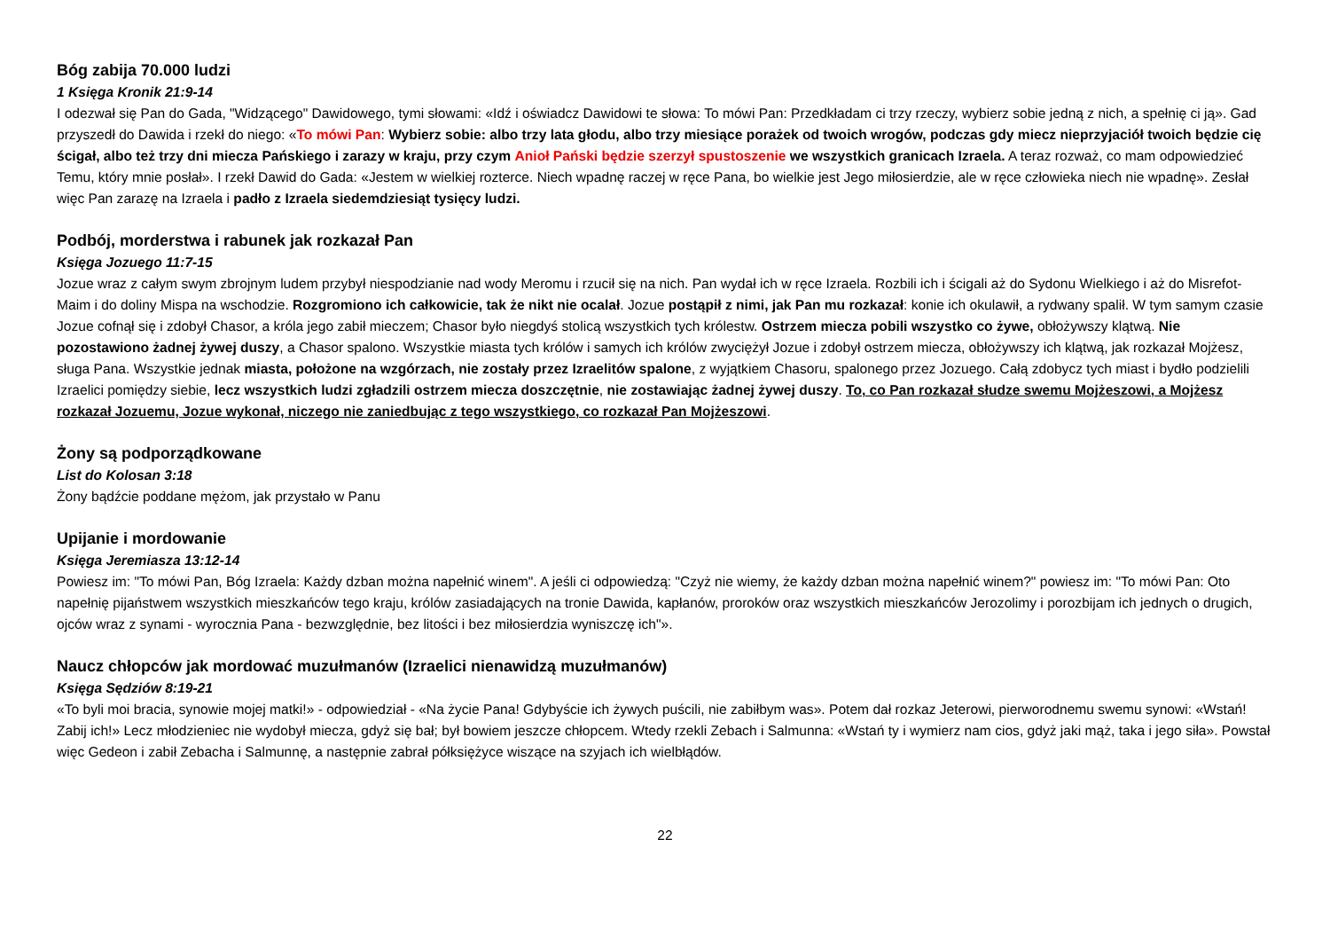Bóg zabija 70.000 ludzi
1 Księga Kronik 21:9-14
I odezwał się Pan do Gada, "Widzącego" Dawidowego, tymi słowami: «Idź i oświadcz Dawidowi te słowa: To mówi Pan: Przedkładam ci trzy rzeczy, wybierz sobie jedną z nich, a spełnię ci ją». Gad przyszedł do Dawida i rzekł do niego: «To mówi Pan: Wybierz sobie: albo trzy lata głodu, albo trzy miesiące porażek od twoich wrogów, podczas gdy miecz nieprzyjaciół twoich będzie cię ścigał, albo też trzy dni miecza Pańskiego i zarazy w kraju, przy czym Anioł Pański będzie szerzył spustoszenie we wszystkich granicach Izraela. A teraz rozważ, co mam odpowiedzieć Temu, który mnie posłał». I rzekł Dawid do Gada: «Jestem w wielkiej rozterce. Niech wpadnę raczej w ręce Pana, bo wielkie jest Jego miłosierdzie, ale w ręce człowieka niech nie wpadnę». Zesłał więc Pan zarazę na Izraela i padło z Izraela siedemdziesiąt tysięcy ludzi.
Podbój, morderstwa i rabunek jak rozkazał Pan
Księga Jozuego 11:7-15
Jozue wraz z całym swym zbrojnym ludem przybył niespodzianie nad wody Meromu i rzucił się na nich. Pan wydał ich w ręce Izraela. Rozbili ich i ścigali aż do Sydonu Wielkiego i aż do Misrefot-Maim i do doliny Mispa na wschodzie. Rozgromiono ich całkowicie, tak że nikt nie ocalał. Jozue postąpił z nimi, jak Pan mu rozkazał: konie ich okulawił, a rydwany spalił. W tym samym czasie Jozue cofnął się i zdobył Chasor, a króla jego zabił mieczem; Chasor było niegdyś stolicą wszystkich tych królestw. Ostrzem miecza pobili wszystko co żywe, obłożywszy klątwą. Nie pozostawiono żadnej żywej duszy, a Chasor spalono. Wszystkie miasta tych królów i samych ich królów zwyciężył Jozue i zdobył ostrzem miecza, obłożywszy ich klątwą, jak rozkazał Mojżesz, sługa Pana. Wszystkie jednak miasta, położone na wzgórzach, nie zostały przez Izraelitów spalone, z wyjątkiem Chasoru, spalonego przez Jozuego. Całą zdobycz tych miast i bydło podzielili Izraelici pomiędzy siebie, lecz wszystkich ludzi zgładzili ostrzem miecza doszczętnie, nie zostawiając żadnej żywej duszy. To, co Pan rozkazał słudze swemu Mojżeszowi, a Mojżesz rozkazał Jozuemu, Jozue wykonał, niczego nie zaniedbując z tego wszystkiego, co rozkazał Pan Mojżeszowi.
Żony są podporządkowane
List do Kolosan 3:18
Żony bądźcie poddane mężom, jak przystało w Panu
Upijanie i mordowanie
Księga Jeremiasza 13:12-14
Powiesz im: "To mówi Pan, Bóg Izraela: Każdy dzban można napełnić winem". A jeśli ci odpowiedzą: "Czyż nie wiemy, że każdy dzban można napełnić winem?" powiesz im: "To mówi Pan: Oto napełnię pijaństwem wszystkich mieszkańców tego kraju, królów zasiadających na tronie Dawida, kapłanów, proroków oraz wszystkich mieszkańców Jerozolimy i porozbijam ich jednych o drugich, ojców wraz z synami - wyrocznia Pana - bezwzględnie, bez litości i bez miłosierdzia wyniszczę ich"».
Naucz chłopców jak mordować muzułmanów (Izraelici nienawidzą muzułmanów)
Księga Sędziów 8:19-21
«To byli moi bracia, synowie mojej matki!» - odpowiedział - «Na życie Pana! Gdybyście ich żywych puścili, nie zabiłbym was». Potem dał rozkaz Jeterowi, pierworodnemu swemu synowi: «Wstań! Zabij ich!» Lecz młodzieniec nie wydobył miecza, gdyż się bał; był bowiem jeszcze chłopcem. Wtedy rzekli Zebach i Salmunna: «Wstań ty i wymierz nam cios, gdyż jaki mąż, taka i jego siła». Powstał więc Gedeon i zabił Zebacha i Salmunnę, a następnie zabrał półksiężyce wiszące na szyjach ich wielbłądów.
22